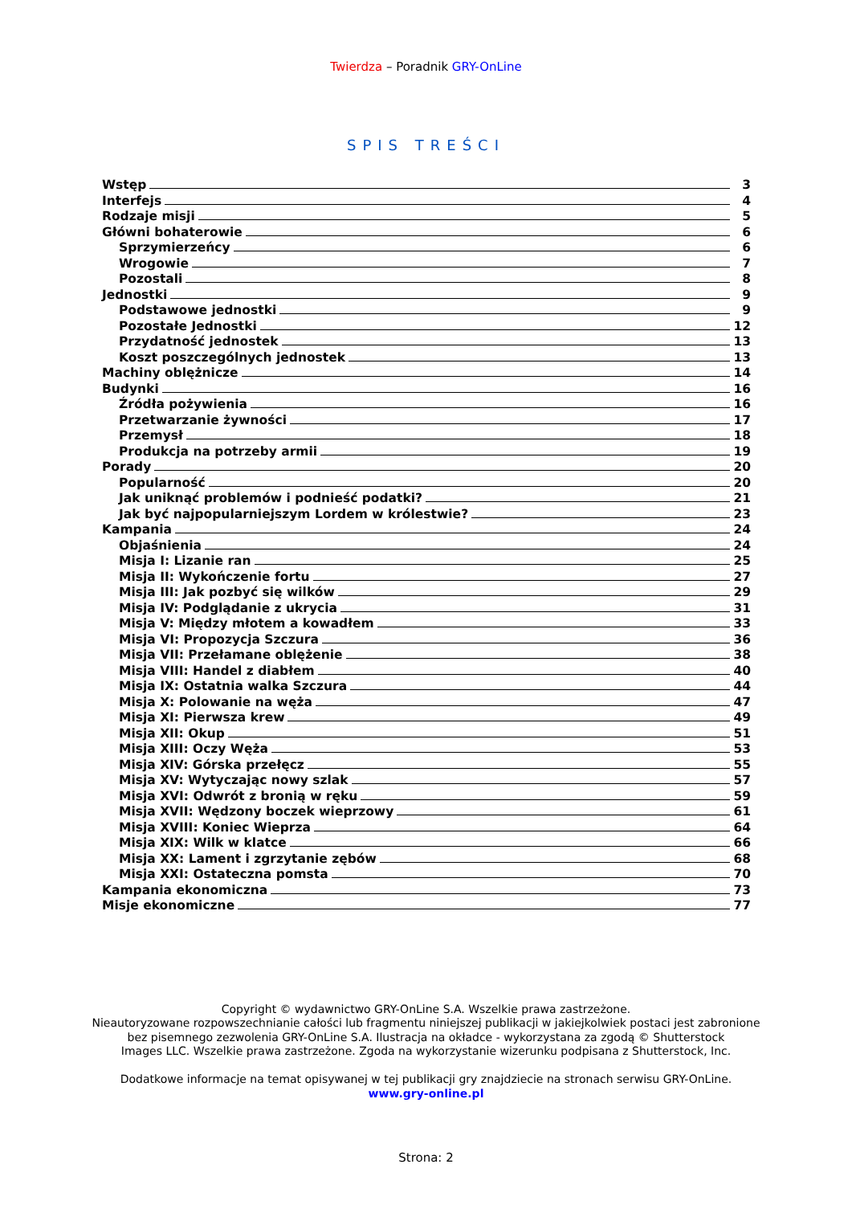Twierdza – Poradnik GRY-OnLine
SPIS TREŚCI
Wstęp 3
Interfejs 4
Rodzaje misji 5
Główni bohaterowie 6
Sprzymierzeńcy 6
Wrogowie 7
Pozostali 8
Jednostki 9
Podstawowe jednostki 9
Pozostałe Jednostki 12
Przydatność jednostek 13
Koszt poszczególnych jednostek 13
Machiny oblężnicze 14
Budynki 16
Źródła pożywienia 16
Przetwarzanie żywności 17
Przemysł 18
Produkcja na potrzeby armii 19
Porady 20
Popularność 20
Jak uniknąć problemów i podnieść podatki? 21
Jak być najpopularniejszym Lordem w królestwie? 23
Kampania 24
Objaśnienia 24
Misja I: Lizanie ran 25
Misja II: Wykończenie fortu 27
Misja III: Jak pozbyć się wilków 29
Misja IV: Podglądanie z ukrycia 31
Misja V: Między młotem a kowadłem 33
Misja VI: Propozycja Szczura 36
Misja VII: Przełamane oblężenie 38
Misja VIII: Handel z diabłem 40
Misja IX: Ostatnia walka Szczura 44
Misja X: Polowanie na węża 47
Misja XI: Pierwsza krew 49
Misja XII: Okup 51
Misja XIII: Oczy Węża 53
Misja XIV: Górska przełęcz 55
Misja XV: Wytyczając nowy szlak 57
Misja XVI: Odwrót z bronią w ręku 59
Misja XVII: Wędzony boczek wieprzowy 61
Misja XVIII: Koniec Wieprza 64
Misja XIX: Wilk w klatce 66
Misja XX: Lament i zgrzytanie zębów 68
Misja XXI: Ostateczna pomsta 70
Kampania ekonomiczna 73
Misje ekonomiczne 77
Copyright © wydawnictwo GRY-OnLine S.A. Wszelkie prawa zastrzeżone.
Nieautoryzowane rozpowszechnianie całości lub fragmentu niniejszej publikacji w jakiejkolwiek postaci jest zabronione
bez pisemnego zezwolenia GRY-OnLine S.A. Ilustracja na okładce - wykorzystana za zgodą © Shutterstock
Images LLC. Wszelkie prawa zastrzeżone. Zgoda na wykorzystanie wizerunku podpisana z Shutterstock, Inc.
Dodatkowe informacje na temat opisywanej w tej publikacji gry znajdziecie na stronach serwisu GRY-OnLine.
www.gry-online.pl
Strona: 2